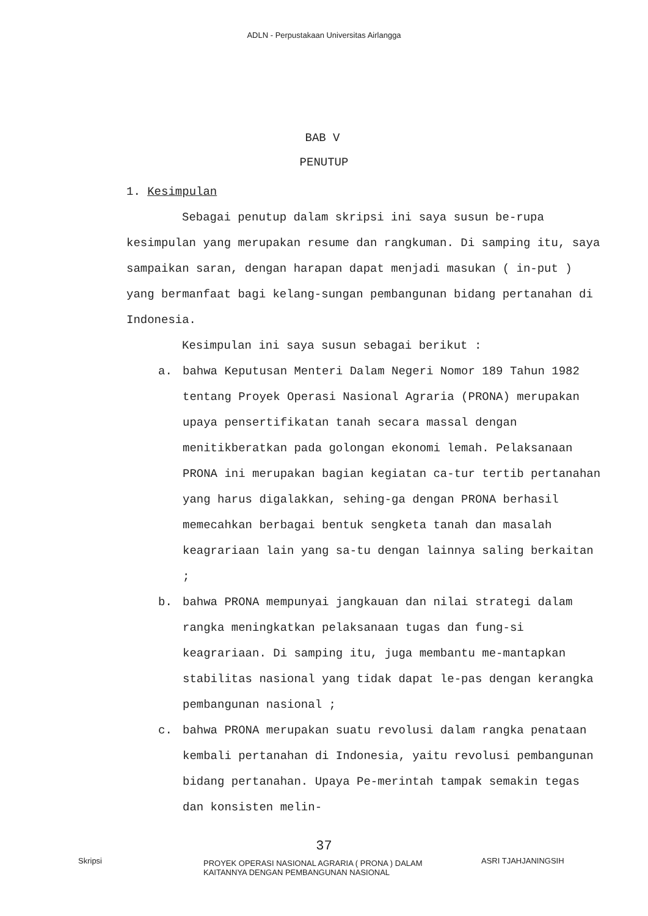ADLN - Perpustakaan Universitas Airlangga
BAB V
PENUTUP
1. Kesimpulan
Sebagai penutup dalam skripsi ini saya susun be-rupa kesimpulan yang merupakan resume dan rangkuman. Di samping itu, saya sampaikan saran, dengan harapan dapat menjadi masukan ( in-put ) yang bermanfaat bagi kelang-sungan pembangunan bidang pertanahan di Indonesia.
Kesimpulan ini saya susun sebagai berikut :
a. bahwa Keputusan Menteri Dalam Negeri Nomor 189 Tahun 1982 tentang Proyek Operasi Nasional Agraria (PRONA) merupakan upaya pensertifikatan tanah secara massal dengan menitikberatkan pada golongan ekonomi lemah. Pelaksanaan PRONA ini merupakan bagian kegiatan ca-tur tertib pertanahan yang harus digalakkan, sehing-ga dengan PRONA berhasil memecahkan berbagai bentuk sengketa tanah dan masalah keagrariaan lain yang sa-tu dengan lainnya saling berkaitan ;
b. bahwa PRONA mempunyai jangkauan dan nilai strategi dalam rangka meningkatkan pelaksanaan tugas dan fung-si keagrariaan. Di samping itu, juga membantu me-mantapkan stabilitas nasional yang tidak dapat le-pas dengan kerangka pembangunan nasional ;
c. bahwa PRONA merupakan suatu revolusi dalam rangka penataan kembali pertanahan di Indonesia, yaitu revolusi pembangunan bidang pertanahan. Upaya Pe-merintah tampak semakin tegas dan konsisten melin-
37
Skripsi
PROYEK OPERASI NASIONAL AGRARIA ( PRONA ) DALAM
KAITANNYA DENGAN PEMBANGUNAN NASIONAL
ASRI TJAHJANINGSIH